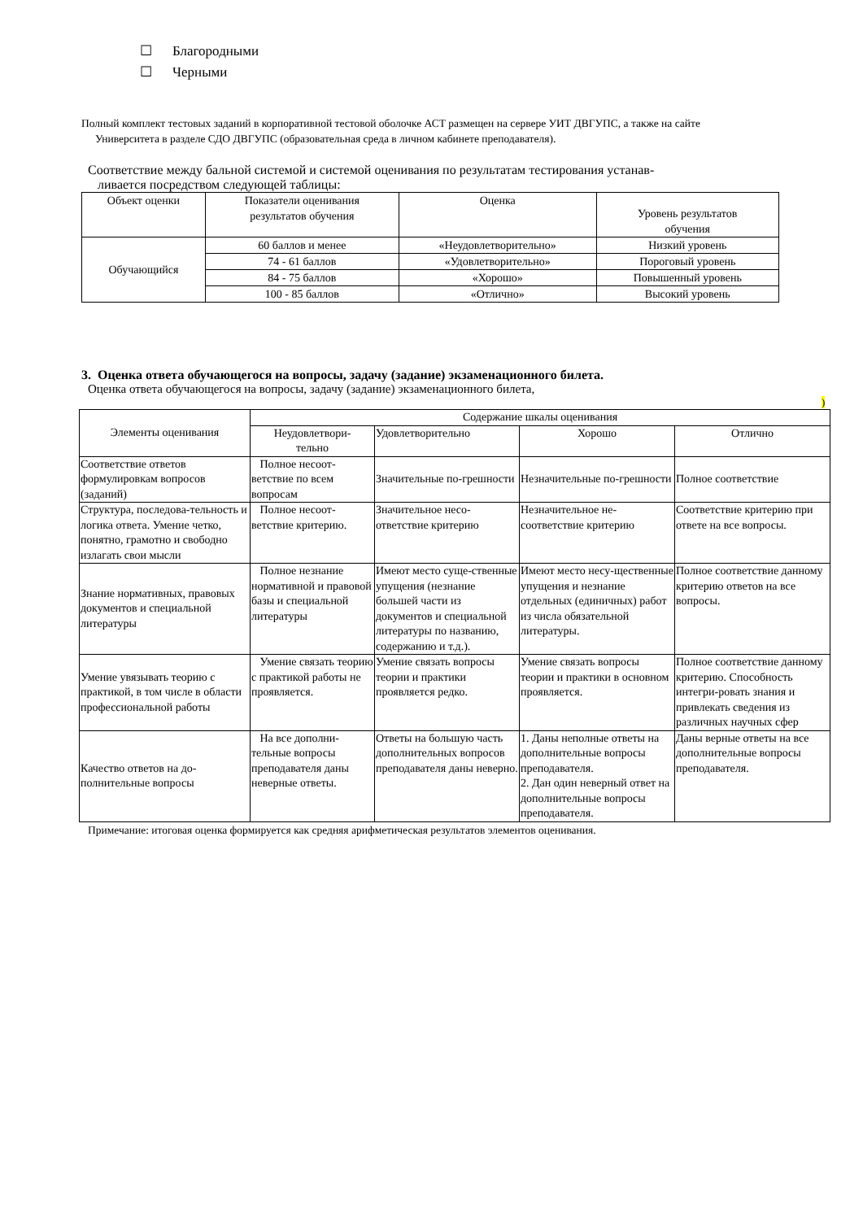☐ Благородными
☐ Черными
Полный комплект тестовых заданий в корпоративной тестовой оболочке АСТ размещен на сервере УИТ ДВГУПС, а также на сайте
Университета в разделе СДО ДВГУПС (образовательная среда в личном кабинете преподавателя).
Соответствие между бальной системой и системой оценивания по результатам тестирования устанав-
ливается посредством следующей таблицы:
| Объект оценки | Показатели оценивания результатов обучения | Оценка | Уровень результатов обучения |
| --- | --- | --- | --- |
| Обучающийся | 60 баллов и менее | «Неудовлетворительно» | Низкий уровень |
| | 74 - 61 баллов | «Удовлетворительно» | Пороговый уровень |
| | 84 - 75 баллов | «Хорошо» | Повышенный уровень |
| | 100 - 85 баллов | «Отлично» | Высокий уровень |
3. Оценка ответа обучающегося на вопросы, задачу (задание) экзаменационного билета.
Оценка ответа обучающегося на вопросы, задачу (задание) экзаменационного билета,
)
| Элементы оценивания | Содержание шкалы оценивания | | | |
| --- | --- | --- | --- | --- |
| | Неудовлетвори- тельно | Удовлетворительно | Хорошо | Отлично |
| Соответствие ответов формулировкам вопросов (заданий) | Полное несоот-ветствие по всем вопросам | Значительные по-грешности | Незначительные по-грешности | Полное соответствие |
| Структура, последова-тельность и логика ответа. Умение четко, понятно, грамотно и свободно излагать свои мысли | Полное несоот-ветствие критерию. | Значительное несо-ответствие критерию | Незначительное не-соответствие критерию | Соответствие критерию при ответе на все вопросы. |
| Знание нормативных, правовых документов и специальной литературы | Полное незнание нормативной и правовой базы и специальной литературы | Имеют место суще-ственные упущения (незнание большей части из документов и специальной литературы по названию, содержанию и т.д.). | Имеют место несу-щественные упущения и незнание отдельных (единичных) работ из числа обязательной литературы. | Полное соответствие данному критерию ответов на все вопросы. |
| Умение увязывать теорию с практикой, в том числе в области профессиональной работы | Умение связать теорию с практикой работы не проявляется. | Умение связать вопросы теории и практики проявляется редко. | Умение связать вопросы теории и практики в основном проявляется. | Полное соответствие данному критерию. Способность интегри-ровать знания и привлекать сведения из различных научных сфер |
| Качество ответов на до-полнительные вопросы | На все дополни-тельные вопросы преподавателя даны неверные ответы. | Ответы на большую часть дополнительных вопросов преподавателя даны неверно. | 1. Даны неполные ответы на дополнительные вопросы преподавателя. 2. Дан один неверный ответ на дополнительные вопросы преподавателя. | Даны верные ответы на все дополнительные вопросы преподавателя. |
Примечание: итоговая оценка формируется как средняя арифметическая результатов элементов оценивания.